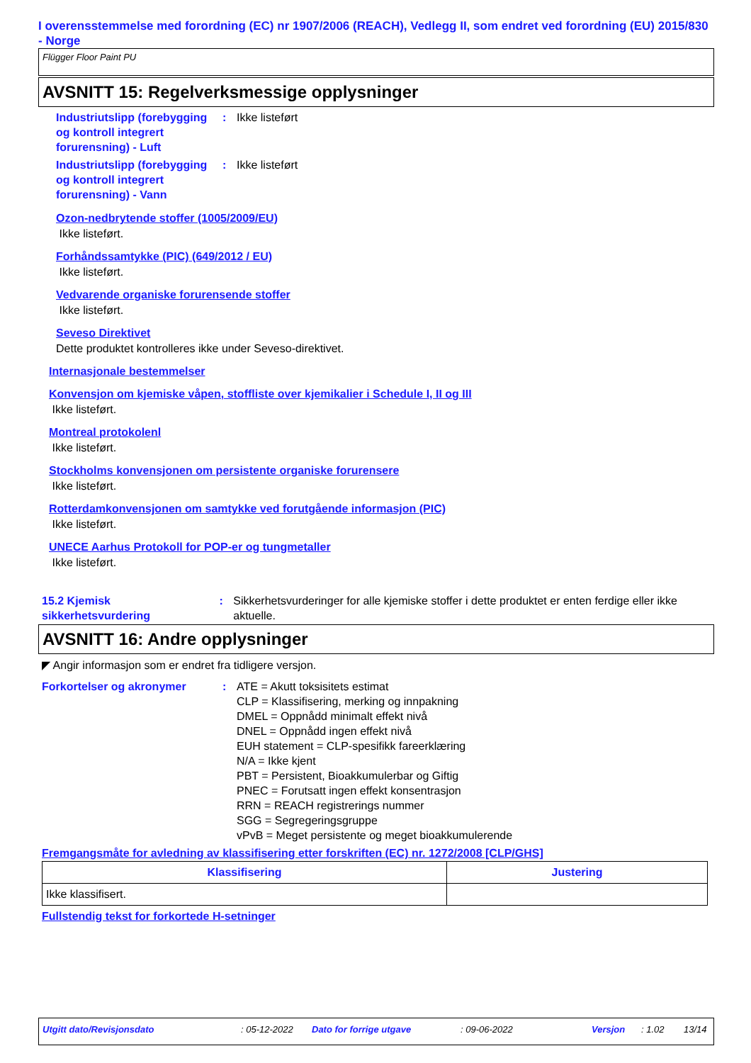I overensstemmelse med forordning (EC) nr 1907/2006 (REACH), Vedlegg II, som endret ved forordning (EU) 2015/830 - Norge
Flügger Floor Paint PU
AVSNITT 15: Regelverksmessige opplysninger
Industriutslipp (forebygging og kontroll integrert forurensning) - Luft
: Ikke listeført
Industriutslipp (forebygging og kontroll integrert forurensning) - Vann
: Ikke listeført
Ozon-nedbrytende stoffer (1005/2009/EU)
Ikke listeført.
Forhåndssamtykke (PIC) (649/2012 / EU)
Ikke listeført.
Vedvarende organiske forurensende stoffer
Ikke listeført.
Seveso Direktivet
Dette produktet kontrolleres ikke under Seveso-direktivet.
Internasjonale bestemmelser
Konvensjon om kjemiske våpen, stoffliste over kjemikalier i Schedule I, II og III
Ikke listeført.
Montreal protokolenl
Ikke listeført.
Stockholms konvensjonen om persistente organiske forurensere
Ikke listeført.
Rotterdamkonvensjonen om samtykke ved forutgående informasjon (PIC)
Ikke listeført.
UNECE Aarhus Protokoll for POP-er og tungmetaller
Ikke listeført.
15.2 Kjemisk sikkerhetsvurdering
: Sikkerhetsvurderinger for alle kjemiske stoffer i dette produktet er enten ferdige eller ikke aktuelle.
AVSNITT 16: Andre opplysninger
◤ Angir informasjon som er endret fra tidligere versjon.
Forkortelser og akronymer : ATE = Akutt toksisitets estimat
CLP = Klassifisering, merking og innpakning
DMEL = Oppnådd minimalt effekt nivå
DNEL = Oppnådd ingen effekt nivå
EUH statement = CLP-spesifikk fareerklæring
N/A = Ikke kjent
PBT = Persistent, Bioakkumulerbar og Giftig
PNEC = Forutsatt ingen effekt konsentrasjon
RRN = REACH registrerings nummer
SGG = Segregeringsgruppe
vPvB = Meget persistente og meget bioakkumulerende
Fremgangsmåte for avledning av klassifisering etter forskriften (EC) nr. 1272/2008 [CLP/GHS]
| Klassifisering | Justering |
| --- | --- |
| Ikke klassifisert. | |
Fullstendig tekst for forkortede H-setninger
Utgitt dato/Revisjonsdato: 05-12-2022 Dato for forrige utgave: 09-06-2022 Versjon: 1.02 13/14